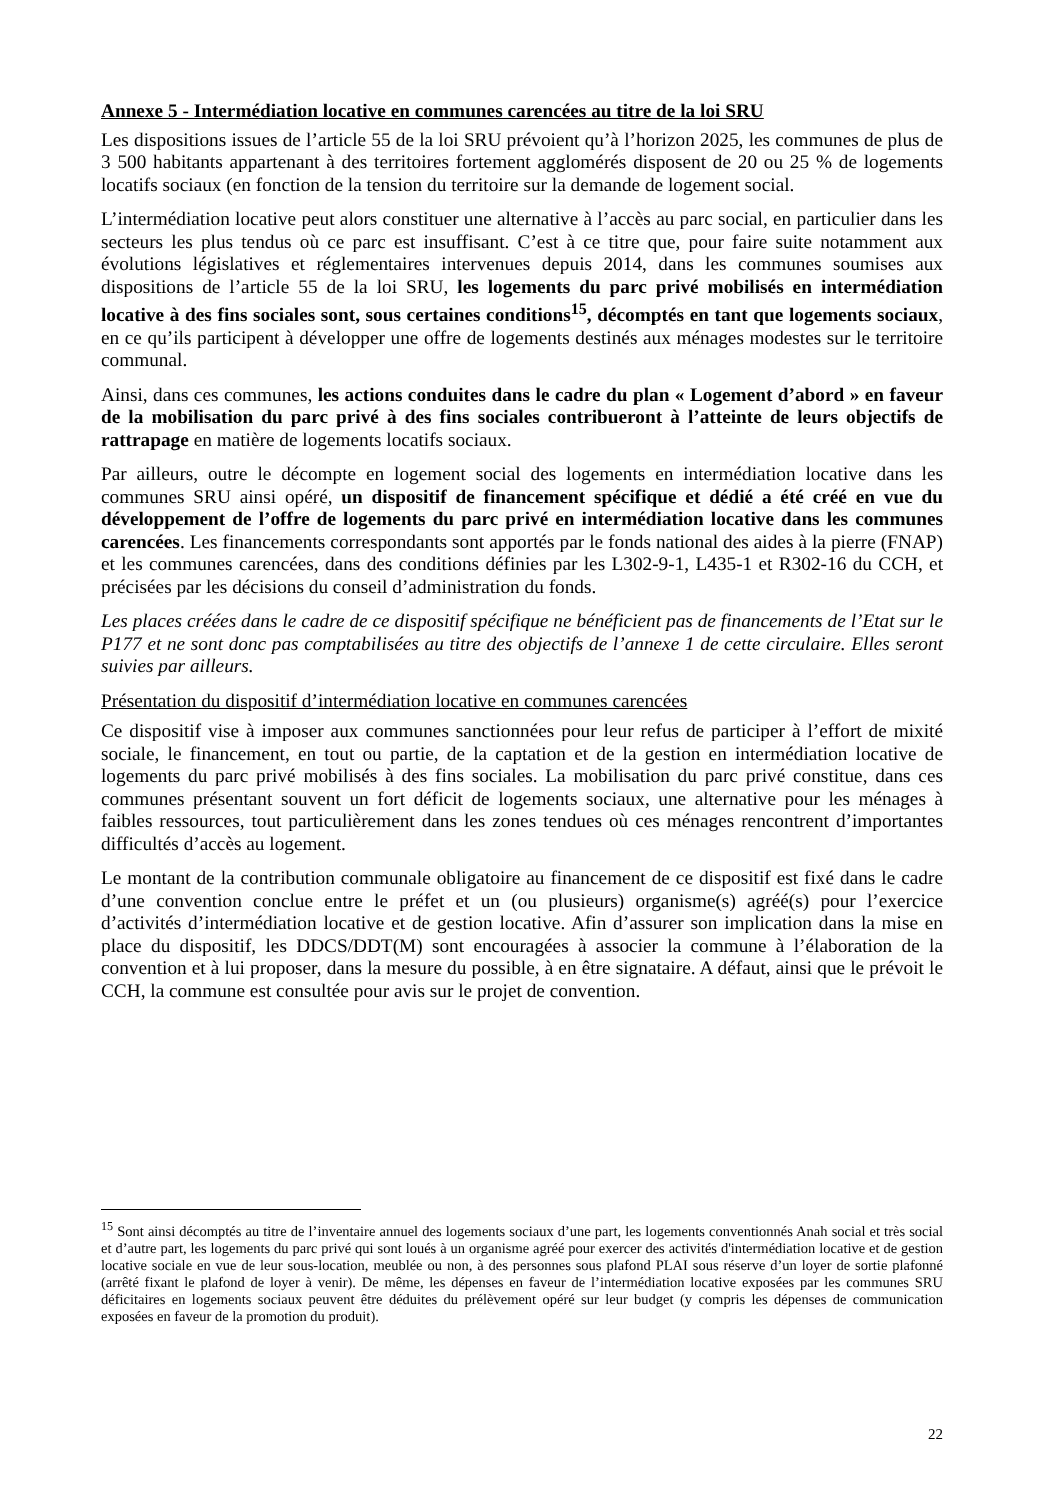Annexe 5 - Intermédiation locative en communes carencées au titre de la loi SRU
Les dispositions issues de l’article 55 de la loi SRU prévoient qu’à l’horizon 2025, les communes de plus de 3 500 habitants appartenant à des territoires fortement agglomérés disposent de 20 ou 25 % de logements locatifs sociaux (en fonction de la tension du territoire sur la demande de logement social.
L’intermédiation locative peut alors constituer une alternative à l’accès au parc social, en particulier dans les secteurs les plus tendus où ce parc est insuffisant. C’est à ce titre que, pour faire suite notamment aux évolutions législatives et réglementaires intervenues depuis 2014, dans les communes soumises aux dispositions de l’article 55 de la loi SRU, les logements du parc privé mobilisés en intermédiation locative à des fins sociales sont, sous certaines conditions<sup>15</sup>, décomptés en tant que logements sociaux, en ce qu’ils participent à développer une offre de logements destinés aux ménages modestes sur le territoire communal.
Ainsi, dans ces communes, les actions conduites dans le cadre du plan « Logement d’abord » en faveur de la mobilisation du parc privé à des fins sociales contribueront à l’atteinte de leurs objectifs de rattrapage en matière de logements locatifs sociaux.
Par ailleurs, outre le décompte en logement social des logements en intermédiation locative dans les communes SRU ainsi opéré, un dispositif de financement spécifique et dédié a été créé en vue du développement de l’offre de logements du parc privé en intermédiation locative dans les communes carencées. Les financements correspondants sont apportés par le fonds national des aides à la pierre (FNAP) et les communes carencées, dans des conditions définies par les L302-9-1, L435-1 et R302-16 du CCH, et précisées par les décisions du conseil d’administration du fonds.
Les places créées dans le cadre de ce dispositif spécifique ne bénéficient pas de financements de l’Etat sur le P177 et ne sont donc pas comptabilisées au titre des objectifs de l’annexe 1 de cette circulaire. Elles seront suivies par ailleurs.
Présentation du dispositif d’intermédiation locative en communes carencées
Ce dispositif vise à imposer aux communes sanctionnées pour leur refus de participer à l’effort de mixité sociale, le financement, en tout ou partie, de la captation et de la gestion en intermédiation locative de logements du parc privé mobilisés à des fins sociales. La mobilisation du parc privé constitue, dans ces communes présentant souvent un fort déficit de logements sociaux, une alternative pour les ménages à faibles ressources, tout particulièrement dans les zones tendues où ces ménages rencontrent d’importantes difficultés d’accès au logement.
Le montant de la contribution communale obligatoire au financement de ce dispositif est fixé dans le cadre d’une convention conclue entre le préfet et un (ou plusieurs) organisme(s) agréé(s) pour l’exercice d’activités d’intermédiation locative et de gestion locative. Afin d’assurer son implication dans la mise en place du dispositif, les DDCS/DDT(M) sont encouragées à associer la commune à l’élaboration de la convention et à lui proposer, dans la mesure du possible, à en être signataire. A défaut, ainsi que le prévoit le CCH, la commune est consultée pour avis sur le projet de convention.
<sup>15</sup> Sont ainsi décomptés au titre de l’inventaire annuel des logements sociaux d’une part, les logements conventionnés Anah social et très social et d’autre part, les logements du parc privé qui sont loués à un organisme agréé pour exercer des activités d'intermédiation locative et de gestion locative sociale en vue de leur sous-location, meublée ou non, à des personnes sous plafond PLAI sous réserve d’un loyer de sortie plafonné (arrêté fixant le plafond de loyer à venir). De même, les dépenses en faveur de l’intermédiation locative exposées par les communes SRU déficitaires en logements sociaux peuvent être déduites du prélèvement opéré sur leur budget (y compris les dépenses de communication exposées en faveur de la promotion du produit).
22